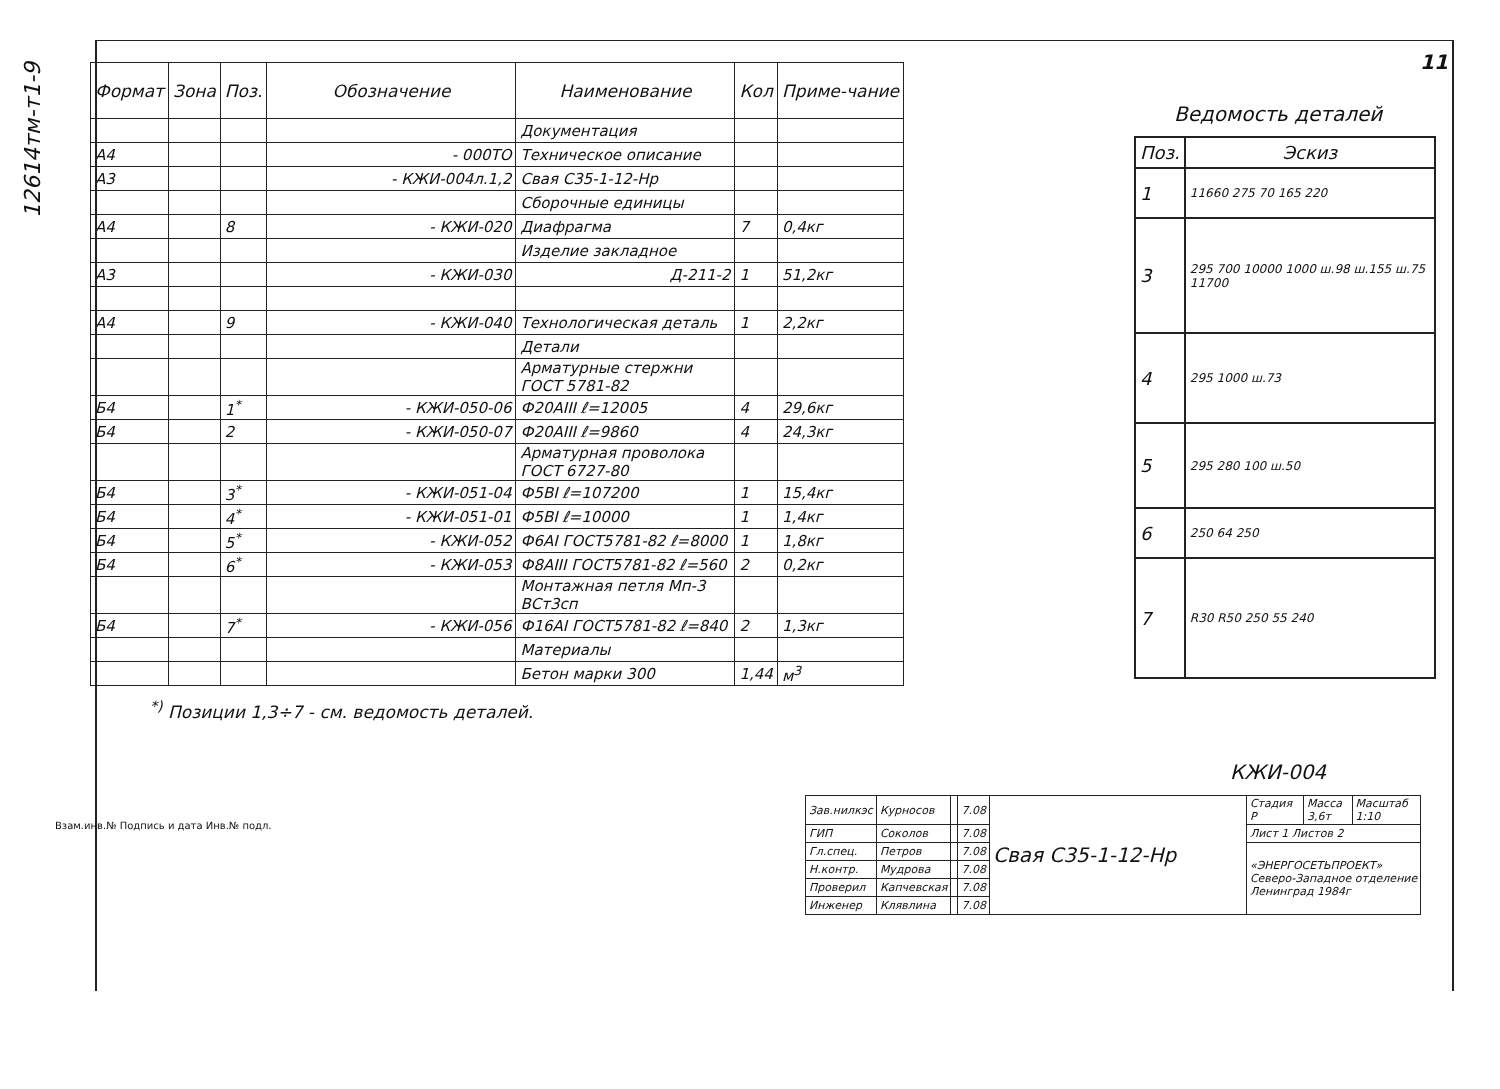11
12614тм-т1-9
| Формат | Зона | Поз. | Обозначение | Наименование | Кол | Приме-чание |
| --- | --- | --- | --- | --- | --- | --- |
| | | | | Документация | | |
| А4 | | | - 000ТО | Техническое описание | | |
| А3 | | | - КЖИ-004л.1,2 | Свая С35-1-12-Нр | | |
| | | | | Сборочные единицы | | |
| А4 | | 8 | - КЖИ-020 | Диафрагма | 7 | 0,4кг |
| | | | | Изделие закладное | | |
| А3 | | | - КЖИ-030 | Д-211-2 | 1 | 51,2кг |
| А4 | | 9 | - КЖИ-040 | Технологическая деталь | 1 | 2,2кг |
| | | | | Детали | | |
| | | | | Арматурные стержни ГОСТ 5781-82 | | |
| Б4 | | 1<sup>*</sup> | - КЖИ-050-06 | Ф20АIII ℓ=12005 | 4 | 29,6кг |
| Б4 | | 2 | - КЖИ-050-07 | Ф20АIII ℓ=9860 | 4 | 24,3кг |
| | | | | Арматурная проволока ГОСТ 6727-80 | | |
| Б4 | | 3<sup>*</sup> | - КЖИ-051-04 | Ф5ВI ℓ=107200 | 1 | 15,4кг |
| Б4 | | 4<sup>*</sup> | - КЖИ-051-01 | Ф5ВI ℓ=10000 | 1 | 1,4кг |
| Б4 | | 5<sup>*</sup> | - КЖИ-052 | Ф6АI ГОСТ5781-82 ℓ=8000 | 1 | 1,8кг |
| Б4 | | 6<sup>*</sup> | - КЖИ-053 | Ф8АIII ГОСТ5781-82 ℓ=560 | 2 | 0,2кг |
| | | | | Монтажная петля Мп-3 ВСт3сп | | |
| Б4 | | 7<sup>*</sup> | - КЖИ-056 | Ф16АI ГОСТ5781-82 ℓ=840 | 2 | 1,3кг |
| | | | | Материалы | | |
| | | | | Бетон марки 300 | 1,44 | м<sup>3</sup> |
<sup>*)</sup> Позиции 1,3÷7 - см. ведомость деталей.
Ведомость деталей
| Поз. | Эскиз |
| --- | --- |
| 1 | 11660 275 70 165 220 |
| 3 | 295 700 10000 1000 ш.98 ш.155 ш.75 11700 |
| 4 | 295 1000 ш.73 |
| 5 | 295 280 100 ш.50 |
| 6 | 250 64 250 |
| 7 | R30 R50 250 55 240 |
| Зав.нилкэс | Курносов | | 7.08 | Свая С35-1-12-Нр | Стадия Р | Масса 3,6т | Масштаб 1:10 |
| ГИП | Соколов | | 7.08 | | Лист 1 Листов 2 | | |
| Гл.спец. | Петров | | 7.08 | | «ЭНЕРГОСЕТЬПРОЕКТ» Северо-Западное отделение Ленинград 1984г | | |
| Н.контр. | Мудрова | | 7.08 | | | | |
| Проверил | Капчевская | | 7.08 | | | | |
| Инженер | Клявлина | | 7.08 | | | | |
КЖИ-004
Взам.инв.№ Подпись и дата Инв.№ подл.